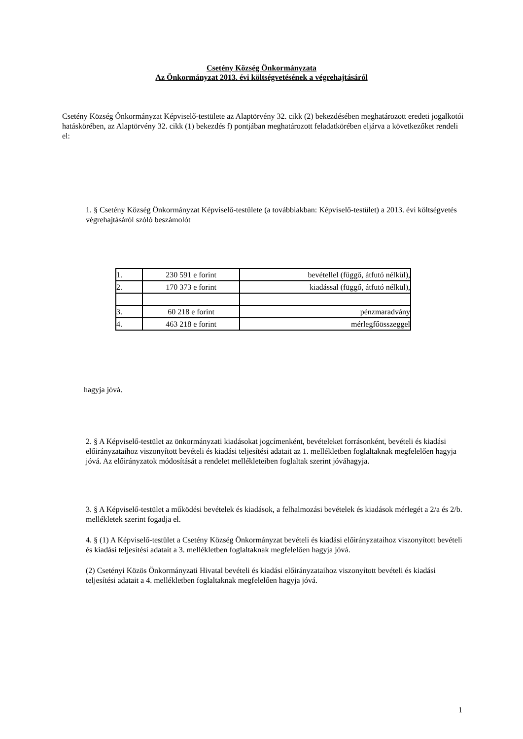Csetény Község Önkormányzata
Az Önkormányzat 2013. évi költségvetésének a végrehajtásáról
Csetény Község Önkormányzat Képviselő-testülete az Alaptörvény 32. cikk (2) bekezdésében meghatározott eredeti jogalkotói hatáskörében, az Alaptörvény 32. cikk (1) bekezdés f) pontjában meghatározott feladatkörében eljárva a következőket rendeli el:
1. § Csetény Község Önkormányzat Képviselő-testülete (a továbbiakban: Képviselő-testület) a 2013. évi költségvetés végrehajtásáról szóló beszámolót
| 1. | 230 591 e forint | bevétellel (függő, átfutó nélkül), |
| 2. | 170 373 e forint | kiadással (függő, átfutó nélkül), |
| 3. | 60 218 e forint | pénzmaradvány |
| 4. | 463 218 e forint | mérlegfőösszeggel |
hagyja jóvá.
2. § A Képviselő-testület az önkormányzati kiadásokat jogcímenként, bevételeket forrásonként, bevételi és kiadási előirányzataihoz viszonyított bevételi és kiadási teljesítési adatait az 1. mellékletben foglaltaknak megfelelően hagyja jóvá. Az előirányzatok módosítását a rendelet mellékleteiben foglaltak szerint jóváhagyja.
3. § A Képviselő-testület a működési bevételek és kiadások, a felhalmozási bevételek és kiadások mérlegét a 2/a és 2/b. mellékletek szerint fogadja el.
4. § (1) A Képviselő-testület a Csetény Község Önkormányzat bevételi és kiadási előirányzataihoz viszonyított bevételi és kiadási teljesítési adatait a 3. mellékletben foglaltaknak megfelelően hagyja jóvá.
(2) Csetényi Közös Önkormányzati Hivatal bevételi és kiadási előirányzataihoz viszonyított bevételi és kiadási teljesítési adatait a 4. mellékletben foglaltaknak megfelelően hagyja jóvá.
1